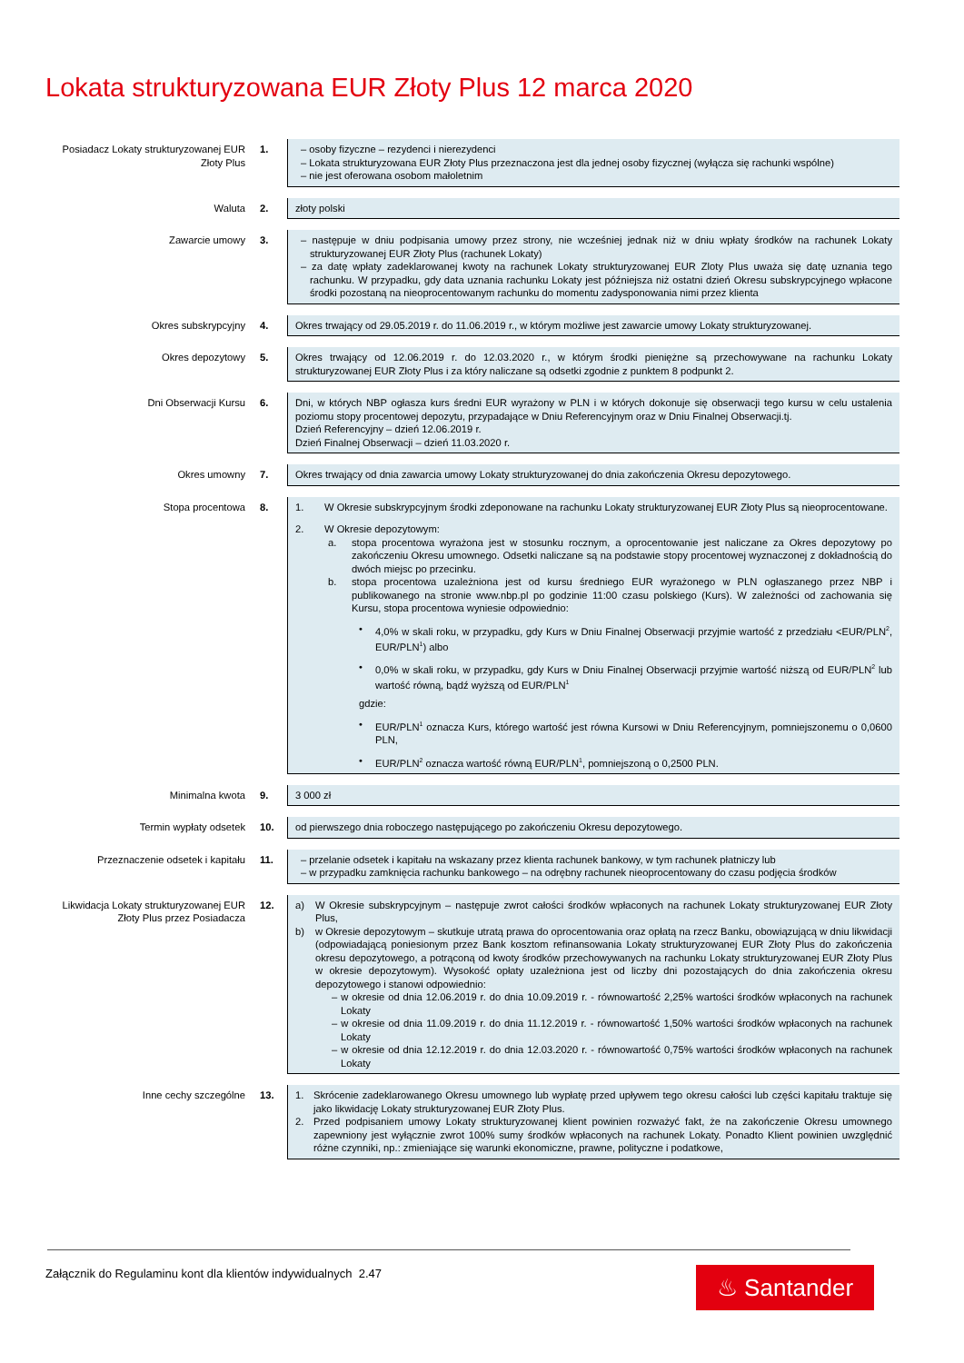Lokata strukturyzowana EUR Złoty Plus 12 marca 2020
| Posiadacz Lokaty strukturyzowanej EUR Złoty Plus | 1. | – osoby fizyczne – rezydenci i nierezydenci – Lokata strukturyzowana EUR Złoty Plus przeznaczona jest dla jednej osoby fizycznej (wyłącza się rachunki wspólne) – nie jest oferowana osobom małoletnim |
| Waluta | 2. | złoty polski |
| Zawarcie umowy | 3. | – następuje w dniu podpisania umowy przez strony, nie wcześniej jednak niż w dniu wpłaty środków na rachunek Lokaty strukturyzowanej EUR Złoty Plus (rachunek Lokaty) – za datę wpłaty zadeklarowanej kwoty na rachunek Lokaty strukturyzowanej EUR Zloty Plus uważa się datę uznania tego rachunku. W przypadku, gdy data uznania rachunku Lokaty jest późniejsza niż ostatni dzień Okresu subskrypcyjnego wpłacone środki pozostaną na nieoprocentowanym rachunku do momentu zadysponowania nimi przez klienta |
| Okres subskrypcyjny | 4. | Okres trwający od 29.05.2019 r. do 11.06.2019 r., w którym możliwe jest zawarcie umowy Lokaty strukturyzowanej. |
| Okres depozytowy | 5. | Okres trwający od 12.06.2019 r. do 12.03.2020 r., w którym środki pieniężne są przechowywane na rachunku Lokaty strukturyzowanej EUR Złoty Plus i za który naliczane są odsetki zgodnie z punktem 8 podpunkt 2. |
| Dni Obserwacji Kursu | 6. | Dni, w których NBP ogłasza kurs średni EUR wyrażony w PLN i w których dokonuje się obserwacji tego kursu w celu ustalenia poziomu stopy procentowej depozytu, przypadające w Dniu Referencyjnym oraz w Dniu Finalnej Obserwacji.tj. Dzień Referencyjny – dzień 12.06.2019 r. Dzień Finalnej Obserwacji – dzień 11.03.2020 r. |
| Okres umowny | 7. | Okres trwający od dnia zawarcia umowy Lokaty strukturyzowanej do dnia zakończenia Okresu depozytowego. |
| Stopa procentowa | 8. | 1. W Okresie subskrypcyjnym środki zdeponowane na rachunku Lokaty strukturyzowanej EUR Złoty Plus są nieoprocentowane. 2. W Okresie depozytowym: a. stopa procentowa wyrażona jest w stosunku rocznym, a oprocentowanie jest naliczane za Okres depozytowy po zakończeniu Okresu umownego. Odsetki naliczane są na podstawie stopy procentowej wyznaczonej z dokładnością do dwóch miejsc po przecinku. b. stopa procentowa uzależniona jest od kursu średniego EUR wyrażonego w PLN ogłaszanego przez NBP i publikowanego na stronie www.nbp.pl po godzinie 11:00 czasu polskiego (Kurs). W zależności od zachowania się Kursu, stopa procentowa wyniesie odpowiednio: • 4,0% w skali roku, w przypadku, gdy Kurs w Dniu Finalnej Obserwacji przyjmie wartość z przedziału <EUR/PLN<sup>2</sup>, EUR/PLN<sup>1</sup>) albo • 0,0% w skali roku, w przypadku, gdy Kurs w Dniu Finalnej Obserwacji przyjmie wartość niższą od EUR/PLN<sup>2</sup> lub wartość równą, bądź wyższą od EUR/PLN<sup>1</sup> gdzie: • EUR/PLN<sup>1</sup> oznacza Kurs, którego wartość jest równa Kursowi w Dniu Referencyjnym, pomniejszonemu o 0,0600 PLN, • EUR/PLN<sup>2</sup> oznacza wartość równą EUR/PLN<sup>1</sup>, pomniejszoną o 0,2500 PLN. |
| Minimalna kwota | 9. | 3 000 zł |
| Termin wypłaty odsetek | 10. | od pierwszego dnia roboczego następującego po zakończeniu Okresu depozytowego. |
| Przeznaczenie odsetek i kapitału | 11. | – przelanie odsetek i kapitału na wskazany przez klienta rachunek bankowy, w tym rachunek płatniczy lub – w przypadku zamknięcia rachunku bankowego – na odrębny rachunek nieoprocentowany do czasu podjęcia środków |
| Likwidacja Lokaty strukturyzowanej EUR Złoty Plus przez Posiadacza | 12. | a) W Okresie subskrypcyjnym – następuje zwrot całości środków wpłaconych na rachunek Lokaty strukturyzowanej EUR Złoty Plus, b) w Okresie depozytowym – skutkuje utratą prawa do oprocentowania oraz opłatą na rzecz Banku, obowiązującą w dniu likwidacji (odpowiadającą poniesionym przez Bank kosztom refinansowania Lokaty strukturyzowanej EUR Złoty Plus do zakończenia okresu depozytowego, a potrąconą od kwoty środków przechowywanych na rachunku Lokaty strukturyzowanej EUR Złoty Plus w okresie depozytowym). Wysokość opłaty uzależniona jest od liczby dni pozostających do dnia zakończenia okresu depozytowego i stanowi odpowiednio: – w okresie od dnia 12.06.2019 r. do dnia 10.09.2019 r. - równowartość 2,25% wartości środków wpłaconych na rachunek Lokaty – w okresie od dnia 11.09.2019 r. do dnia 11.12.2019 r. - równowartość 1,50% wartości środków wpłaconych na rachunek Lokaty – w okresie od dnia 12.12.2019 r. do dnia 12.03.2020 r. - równowartość 0,75% wartości środków wpłaconych na rachunek Lokaty |
| Inne cechy szczególne | 13. | 1. Skrócenie zadeklarowanego Okresu umownego lub wypłatę przed upływem tego okresu całości lub części kapitału traktuje się jako likwidację Lokaty strukturyzowanej EUR Złoty Plus. 2. Przed podpisaniem umowy Lokaty strukturyzowanej klient powinien rozważyć fakt, że na zakończenie Okresu umownego zapewniony jest wyłącznie zwrot 100% sumy środków wpłaconych na rachunek Lokaty. Ponadto Klient powinien uwzględnić różne czynniki, np.: zmieniające się warunki ekonomiczne, prawne, polityczne i podatkowe, |
Załącznik do Regulaminu kont dla klientów indywidualnych 2.47
♨ Santander